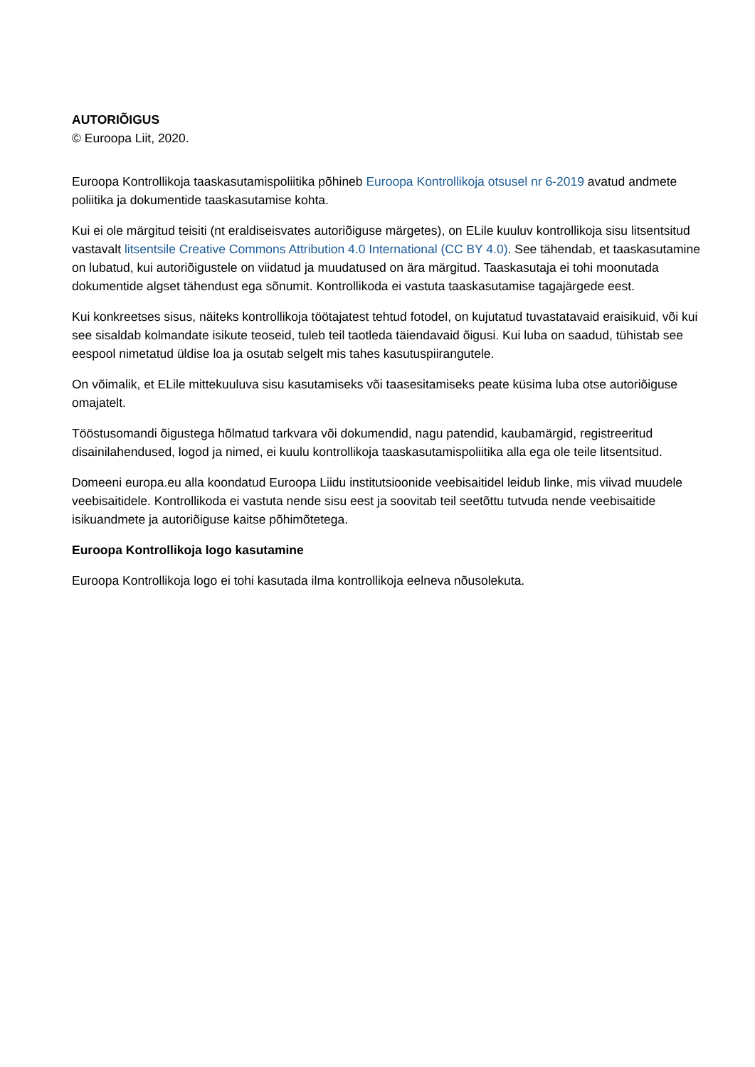AUTORIÕIGUS
© Euroopa Liit, 2020.
Euroopa Kontrollikoja taaskasutamispoliitika põhineb Euroopa Kontrollikoja otsusel nr 6-2019 avatud andmete poliitika ja dokumentide taaskasutamise kohta.
Kui ei ole märgitud teisiti (nt eraldiseisvates autoriõiguse märgetes), on ELile kuuluv kontrollikoja sisu litsentsitud vastavalt litsentsile Creative Commons Attribution 4.0 International (CC BY 4.0). See tähendab, et taaskasutamine on lubatud, kui autoriõigustele on viidatud ja muudatused on ära märgitud. Taaskasutaja ei tohi moonutada dokumentide algset tähendust ega sõnumit. Kontrollikoda ei vastuta taaskasutamise tagajärgede eest.
Kui konkreetses sisus, näiteks kontrollikoja töötajatest tehtud fotodel, on kujutatud tuvastatavaid eraisikuid, või kui see sisaldab kolmandate isikute teoseid, tuleb teil taotleda täiendavaid õigusi. Kui luba on saadud, tühistab see eespool nimetatud üldise loa ja osutab selgelt mis tahes kasutuspiirangutele.
On võimalik, et ELile mittekuuluva sisu kasutamiseks või taasesitamiseks peate küsima luba otse autoriõiguse omajatelt.
Tööstusomandi õigustega hõlmatud tarkvara või dokumendid, nagu patendid, kaubamärgid, registreeritud disainilahendused, logod ja nimed, ei kuulu kontrollikoja taaskasutamispoliitika alla ega ole teile litsentsitud.
Domeeni europa.eu alla koondatud Euroopa Liidu institutsioonide veebisaitidel leidub linke, mis viivad muudele veebisaitidele. Kontrollikoda ei vastuta nende sisu eest ja soovitab teil seetõttu tutvuda nende veebisaitide isikuandmete ja autoriõiguse kaitse põhimõtetega.
Euroopa Kontrollikoja logo kasutamine
Euroopa Kontrollikoja logo ei tohi kasutada ilma kontrollikoja eelneva nõusolekuta.